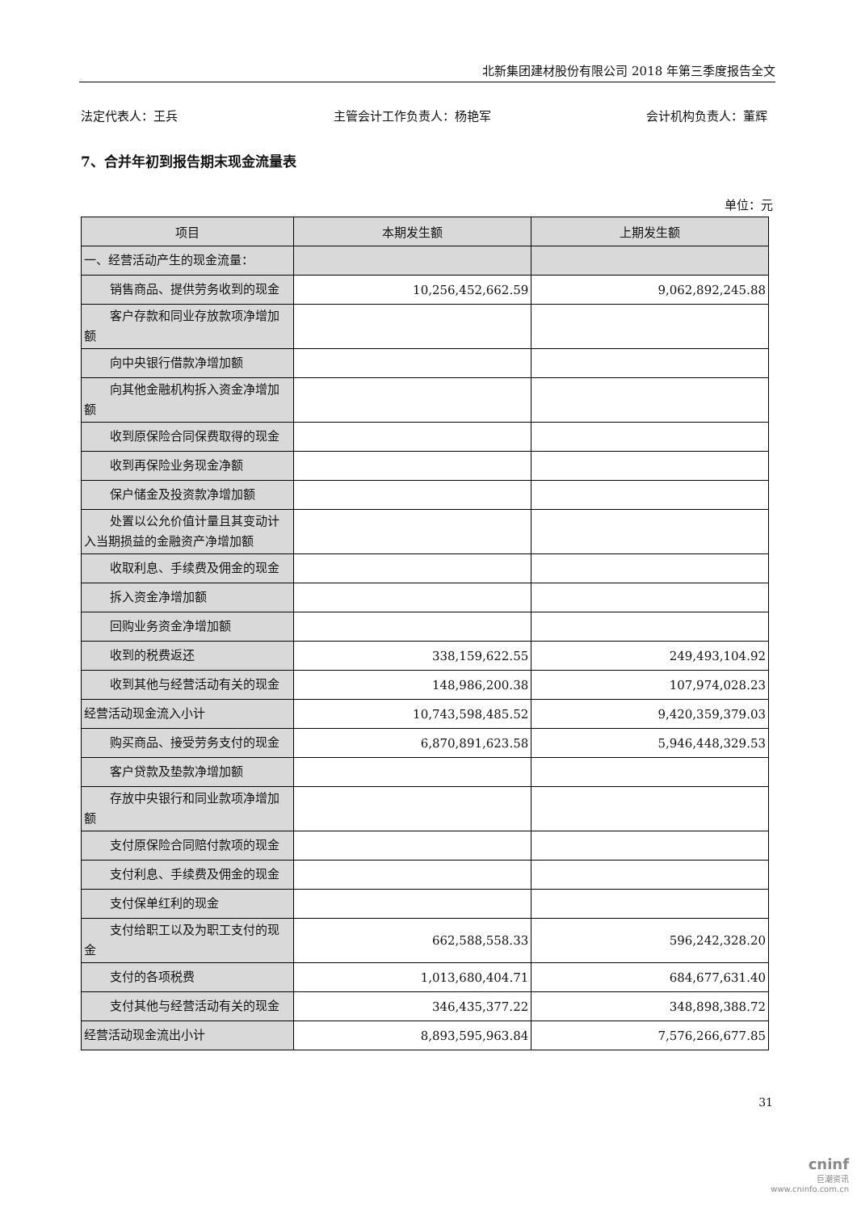北新集团建材股份有限公司 2018 年第三季度报告全文
法定代表人：王兵 主管会计工作负责人：杨艳军 会计机构负责人：董辉
7、合并年初到报告期末现金流量表
单位：元
| 项目 | 本期发生额 | 上期发生额 |
| --- | --- | --- |
| 一、经营活动产生的现金流量： | | |
| 销售商品、提供劳务收到的现金 | 10,256,452,662.59 | 9,062,892,245.88 |
| 客户存款和同业存放款项净增加额 | | |
| 向中央银行借款净增加额 | | |
| 向其他金融机构拆入资金净增加额 | | |
| 收到原保险合同保费取得的现金 | | |
| 收到再保险业务现金净额 | | |
| 保户储金及投资款净增加额 | | |
| 处置以公允价值计量且其变动计入当期损益的金融资产净增加额 | | |
| 收取利息、手续费及佣金的现金 | | |
| 拆入资金净增加额 | | |
| 回购业务资金净增加额 | | |
| 收到的税费返还 | 338,159,622.55 | 249,493,104.92 |
| 收到其他与经营活动有关的现金 | 148,986,200.38 | 107,974,028.23 |
| 经营活动现金流入小计 | 10,743,598,485.52 | 9,420,359,379.03 |
| 购买商品、接受劳务支付的现金 | 6,870,891,623.58 | 5,946,448,329.53 |
| 客户贷款及垫款净增加额 | | |
| 存放中央银行和同业款项净增加额 | | |
| 支付原保险合同赔付款项的现金 | | |
| 支付利息、手续费及佣金的现金 | | |
| 支付保单红利的现金 | | |
| 支付给职工以及为职工支付的现金 | 662,588,558.33 | 596,242,328.20 |
| 支付的各项税费 | 1,013,680,404.71 | 684,677,631.40 |
| 支付其他与经营活动有关的现金 | 346,435,377.22 | 348,898,388.72 |
| 经营活动现金流出小计 | 8,893,595,963.84 | 7,576,266,677.85 |
31
cninf
巨潮资讯
www.cninfo.com.cn